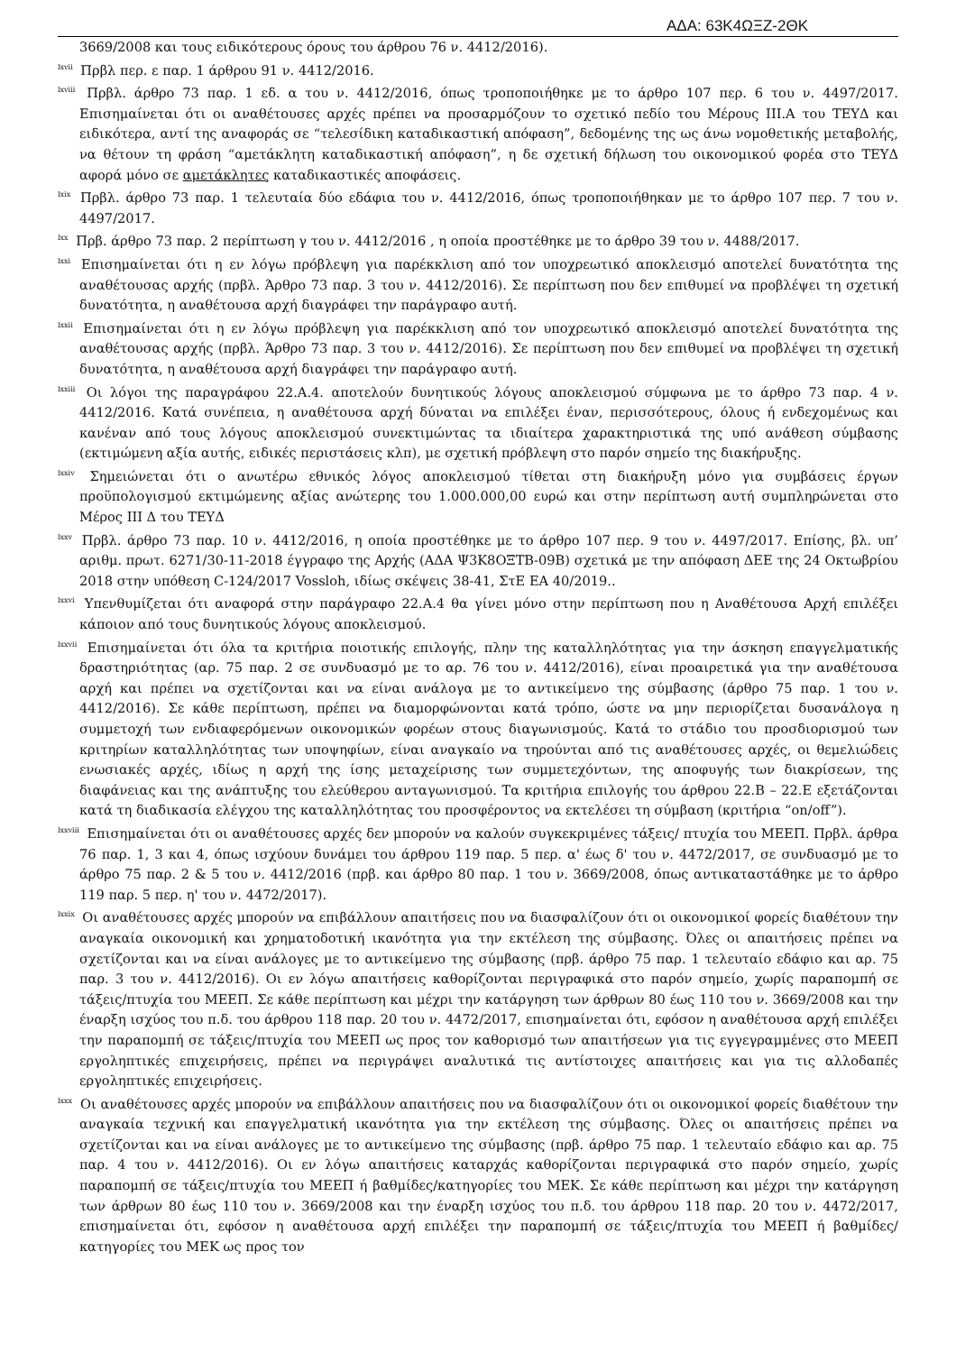ΑΔΑ: 63Κ4ΩΞΖ-2ΘΚ
3669/2008 και τους ειδικότερους όρους του άρθρου 76 ν. 4412/2016).
<sup>lxvii</sup> Πρβλ περ. ε παρ. 1 άρθρου 91 ν. 4412/2016.
<sup>lxviii</sup> Πρβλ. άρθρο 73 παρ. 1 εδ. α του ν. 4412/2016, όπως τροποποιήθηκε με το άρθρο 107 περ. 6 του ν. 4497/2017. Επισημαίνεται ότι οι αναθέτουσες αρχές πρέπει να προσαρμόζουν το σχετικό πεδίο του Μέρους ΙΙΙ.Α του ΤΕΥΔ και ειδικότερα, αντί της αναφοράς σε “τελεσίδικη καταδικαστική απόφαση”, δεδομένης της ως άνω νομοθετικής μεταβολής, να θέτουν τη φράση “αμετάκλητη καταδικαστική απόφαση”, η δε σχετική δήλωση του οικονομικού φορέα στο ΤΕΥΔ αφορά μόνο σε αμετάκλητες καταδικαστικές αποφάσεις.
<sup>lxix</sup> Πρβλ. άρθρο 73 παρ. 1 τελευταία δύο εδάφια του ν. 4412/2016, όπως τροποποιήθηκαν με το άρθρο 107 περ. 7 του ν. 4497/2017.
<sup>lxx</sup> Πρβ. άρθρο 73 παρ. 2 περίπτωση γ του ν. 4412/2016 , η οποία προστέθηκε με το άρθρο 39 του ν. 4488/2017.
<sup>lxxi</sup> Επισημαίνεται ότι η εν λόγω πρόβλεψη για παρέκκλιση από τον υποχρεωτικό αποκλεισμό αποτελεί δυνατότητα της αναθέτουσας αρχής (πρβλ. Άρθρο 73 παρ. 3 του ν. 4412/2016). Σε περίπτωση που δεν επιθυμεί να προβλέψει τη σχετική δυνατότητα, η αναθέτουσα αρχή διαγράφει την παράγραφο αυτή.
<sup>lxxii</sup> Επισημαίνεται ότι η εν λόγω πρόβλεψη για παρέκκλιση από τον υποχρεωτικό αποκλεισμό αποτελεί δυνατότητα της αναθέτουσας αρχής (πρβλ. Άρθρο 73 παρ. 3 του ν. 4412/2016). Σε περίπτωση που δεν επιθυμεί να προβλέψει τη σχετική δυνατότητα, η αναθέτουσα αρχή διαγράφει την παράγραφο αυτή.
<sup>lxxiii</sup> Οι λόγοι της παραγράφου 22.Α.4. αποτελούν δυνητικούς λόγους αποκλεισμού σύμφωνα με το άρθρο 73 παρ. 4 ν. 4412/2016. Κατά συνέπεια, η αναθέτουσα αρχή δύναται να επιλέξει έναν, περισσότερους, όλους ή ενδεχομένως και κανέναν από τους λόγους αποκλεισμού συνεκτιμώντας τα ιδιαίτερα χαρακτηριστικά της υπό ανάθεση σύμβασης (εκτιμώμενη αξία αυτής, ειδικές περιστάσεις κλπ), με σχετική πρόβλεψη στο παρόν σημείο της διακήρυξης.
<sup>lxxiv</sup> Σημειώνεται ότι ο ανωτέρω εθνικός λόγος αποκλεισμού τίθεται στη διακήρυξη μόνο για συμβάσεις έργων προϋπολογισμού εκτιμώμενης αξίας ανώτερης του 1.000.000,00 ευρώ και στην περίπτωση αυτή συμπληρώνεται στο Μέρος ΙΙΙ Δ του ΤΕΥΔ
<sup>lxxv</sup> Πρβλ. άρθρο 73 παρ. 10 ν. 4412/2016, η οποία προστέθηκε με το άρθρο 107 περ. 9 του ν. 4497/2017. Επίσης, βλ. υπ’ αριθμ. πρωτ. 6271/30-11-2018 έγγραφο της Αρχής (ΑΔΑ Ψ3Κ8ΟΞΤΒ-09Β) σχετικά με την απόφαση ΔΕΕ της 24 Οκτωβρίου 2018 στην υπόθεση C-124/2017 Vossloh, ιδίως σκέψεις 38-41, ΣτΕ ΕΑ 40/2019..
<sup>lxxvi</sup> Υπενθυμίζεται ότι αναφορά στην παράγραφο 22.Α.4 θα γίνει μόνο στην περίπτωση που η Αναθέτουσα Αρχή επιλέξει κάποιον από τους δυνητικούς λόγους αποκλεισμού.
<sup>lxxvii</sup> Επισημαίνεται ότι όλα τα κριτήρια ποιοτικής επιλογής, πλην της καταλληλότητας για την άσκηση επαγγελματικής δραστηριότητας (αρ. 75 παρ. 2 σε συνδυασμό με το αρ. 76 του ν. 4412/2016), είναι προαιρετικά για την αναθέτουσα αρχή και πρέπει να σχετίζονται και να είναι ανάλογα με το αντικείμενο της σύμβασης (άρθρο 75 παρ. 1 του ν. 4412/2016). Σε κάθε περίπτωση, πρέπει να διαμορφώνονται κατά τρόπο, ώστε να μην περιορίζεται δυσανάλογα η συμμετοχή των ενδιαφερόμενων οικονομικών φορέων στους διαγωνισμούς. Κατά το στάδιο του προσδιορισμού των κριτηρίων καταλληλότητας των υποψηφίων, είναι αναγκαίο να τηρούνται από τις αναθέτουσες αρχές, οι θεμελιώδεις ενωσιακές αρχές, ιδίως η αρχή της ίσης μεταχείρισης των συμμετεχόντων, της αποφυγής των διακρίσεων, της διαφάνειας και της ανάπτυξης του ελεύθερου ανταγωνισμού. Τα κριτήρια επιλογής του άρθρου 22.Β – 22.Ε εξετάζονται κατά τη διαδικασία ελέγχου της καταλληλότητας του προσφέροντος να εκτελέσει τη σύμβαση (κριτήρια “on/off”).
<sup>lxxviii</sup> Επισημαίνεται ότι οι αναθέτουσες αρχές δεν μπορούν να καλούν συγκεκριμένες τάξεις/ πτυχία του ΜΕΕΠ. Πρβλ. άρθρα 76 παρ. 1, 3 και 4, όπως ισχύουν δυνάμει του άρθρου 119 παρ. 5 περ. α' έως δ' του ν. 4472/2017, σε συνδυασμό με το άρθρο 75 παρ. 2 & 5 του ν. 4412/2016 (πρβ. και άρθρο 80 παρ. 1 του ν. 3669/2008, όπως αντικαταστάθηκε με το άρθρο 119 παρ. 5 περ. η' του ν. 4472/2017).
<sup>lxxix</sup> Οι αναθέτουσες αρχές μπορούν να επιβάλλουν απαιτήσεις που να διασφαλίζουν ότι οι οικονομικοί φορείς διαθέτουν την αναγκαία οικονομική και χρηματοδοτική ικανότητα για την εκτέλεση της σύμβασης. Όλες οι απαιτήσεις πρέπει να σχετίζονται και να είναι ανάλογες με το αντικείμενο της σύμβασης (πρβ. άρθρο 75 παρ. 1 τελευταίο εδάφιο και αρ. 75 παρ. 3 του ν. 4412/2016). Οι εν λόγω απαιτήσεις καθορίζονται περιγραφικά στο παρόν σημείο, χωρίς παραπομπή σε τάξεις/πτυχία του ΜΕΕΠ. Σε κάθε περίπτωση και μέχρι την κατάργηση των άρθρων 80 έως 110 του ν. 3669/2008 και την έναρξη ισχύος του π.δ. του άρθρου 118 παρ. 20 του ν. 4472/2017, επισημαίνεται ότι, εφόσον η αναθέτουσα αρχή επιλέξει την παραπομπή σε τάξεις/πτυχία του ΜΕΕΠ ως προς τον καθορισμό των απαιτήσεων για τις εγγεγραμμένες στο ΜΕΕΠ εργοληπτικές επιχειρήσεις, πρέπει να περιγράψει αναλυτικά τις αντίστοιχες απαιτήσεις και για τις αλλοδαπές εργοληπτικές επιχειρήσεις.
<sup>lxxx</sup> Οι αναθέτουσες αρχές μπορούν να επιβάλλουν απαιτήσεις που να διασφαλίζουν ότι οι οικονομικοί φορείς διαθέτουν την αναγκαία τεχνική και επαγγελματική ικανότητα για την εκτέλεση της σύμβασης. Όλες οι απαιτήσεις πρέπει να σχετίζονται και να είναι ανάλογες με το αντικείμενο της σύμβασης (πρβ. άρθρο 75 παρ. 1 τελευταίο εδάφιο και αρ. 75 παρ. 4 του ν. 4412/2016). Οι εν λόγω απαιτήσεις καταρχάς καθορίζονται περιγραφικά στο παρόν σημείο, χωρίς παραπομπή σε τάξεις/πτυχία του ΜΕΕΠ ή βαθμίδες/κατηγορίες του ΜΕΚ. Σε κάθε περίπτωση και μέχρι την κατάργηση των άρθρων 80 έως 110 του ν. 3669/2008 και την έναρξη ισχύος του π.δ. του άρθρου 118 παρ. 20 του ν. 4472/2017, επισημαίνεται ότι, εφόσον η αναθέτουσα αρχή επιλέξει την παραπομπή σε τάξεις/πτυχία του ΜΕΕΠ ή βαθμίδες/κατηγορίες του ΜΕΚ ως προς τον